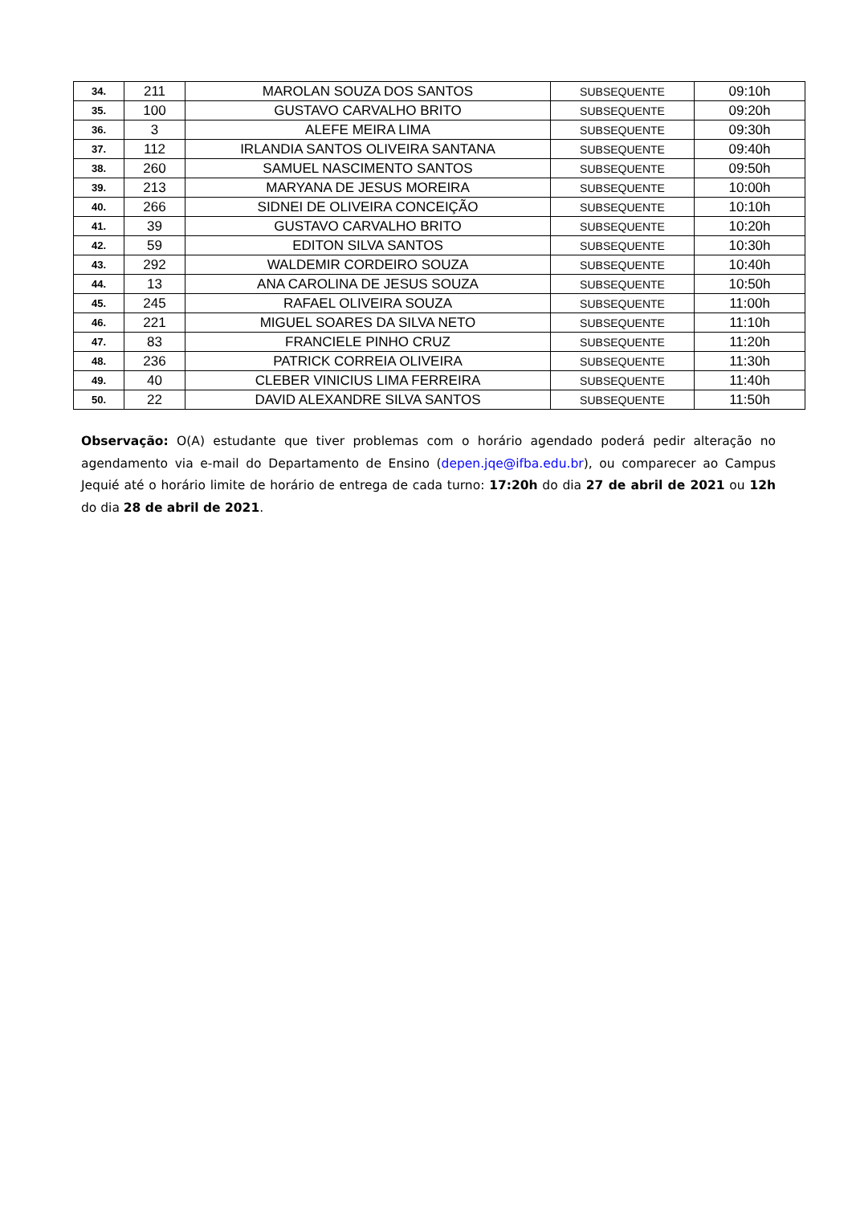| 34. | 211 | MAROLAN SOUZA DOS SANTOS | SUBSEQUENTE | 09:10h |
| 35. | 100 | GUSTAVO CARVALHO BRITO | SUBSEQUENTE | 09:20h |
| 36. | 3 | ALEFE MEIRA LIMA | SUBSEQUENTE | 09:30h |
| 37. | 112 | IRLANDIA SANTOS OLIVEIRA SANTANA | SUBSEQUENTE | 09:40h |
| 38. | 260 | SAMUEL NASCIMENTO SANTOS | SUBSEQUENTE | 09:50h |
| 39. | 213 | MARYANA DE JESUS MOREIRA | SUBSEQUENTE | 10:00h |
| 40. | 266 | SIDNEI DE OLIVEIRA CONCEIÇÃO | SUBSEQUENTE | 10:10h |
| 41. | 39 | GUSTAVO CARVALHO BRITO | SUBSEQUENTE | 10:20h |
| 42. | 59 | EDITON SILVA SANTOS | SUBSEQUENTE | 10:30h |
| 43. | 292 | WALDEMIR CORDEIRO SOUZA | SUBSEQUENTE | 10:40h |
| 44. | 13 | ANA CAROLINA DE JESUS SOUZA | SUBSEQUENTE | 10:50h |
| 45. | 245 | RAFAEL OLIVEIRA SOUZA | SUBSEQUENTE | 11:00h |
| 46. | 221 | MIGUEL SOARES DA SILVA NETO | SUBSEQUENTE | 11:10h |
| 47. | 83 | FRANCIELE PINHO CRUZ | SUBSEQUENTE | 11:20h |
| 48. | 236 | PATRICK CORREIA OLIVEIRA | SUBSEQUENTE | 11:30h |
| 49. | 40 | CLEBER VINICIUS LIMA FERREIRA | SUBSEQUENTE | 11:40h |
| 50. | 22 | DAVID ALEXANDRE SILVA SANTOS | SUBSEQUENTE | 11:50h |
Observação: O(A) estudante que tiver problemas com o horário agendado poderá pedir alteração no agendamento via e-mail do Departamento de Ensino (depen.jqe@ifba.edu.br), ou comparecer ao Campus Jequié até o horário limite de horário de entrega de cada turno: 17:20h do dia 27 de abril de 2021 ou 12h do dia 28 de abril de 2021.